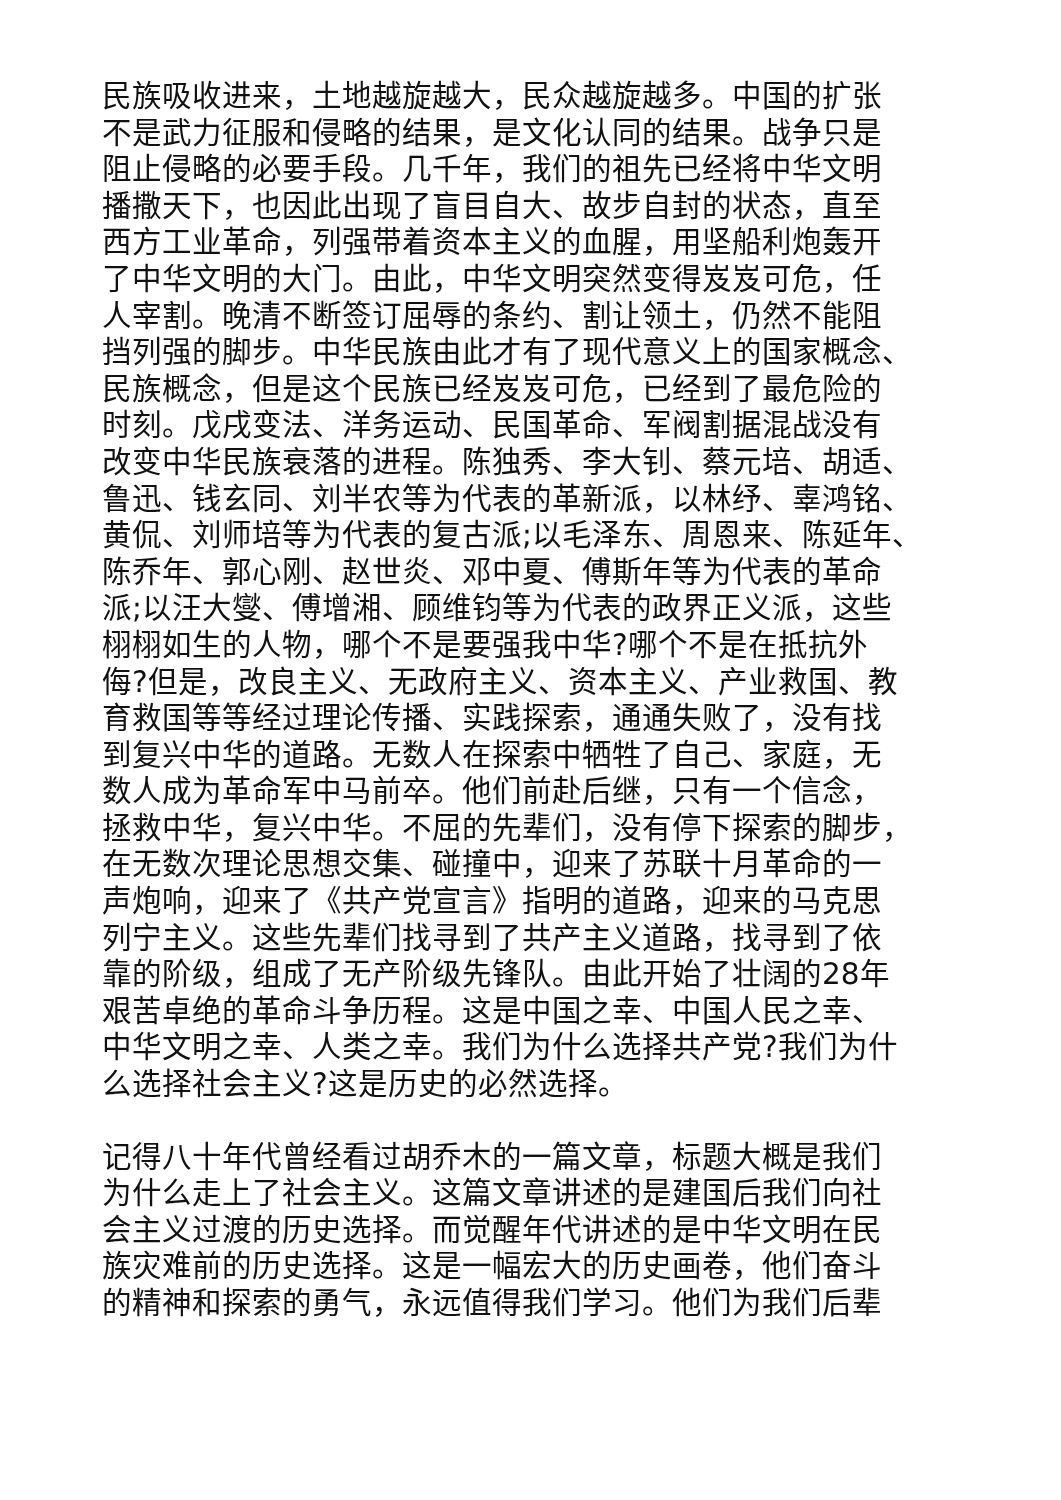民族吸收进来，土地越旋越大，民众越旋越多。中国的扩张
不是武力征服和侵略的结果，是文化认同的结果。战争只是
阻止侵略的必要手段。几千年，我们的祖先已经将中华文明
播撒天下，也因此出现了盲目自大、故步自封的状态，直至
西方工业革命，列强带着资本主义的血腥，用坚船利炮轰开
了中华文明的大门。由此，中华文明突然变得岌岌可危，任
人宰割。晚清不断签订屈辱的条约、割让领土，仍然不能阻
挡列强的脚步。中华民族由此才有了现代意义上的国家概念、
民族概念，但是这个民族已经岌岌可危，已经到了最危险的
时刻。戊戌变法、洋务运动、民国革命、军阀割据混战没有
改变中华民族衰落的进程。陈独秀、李大钊、蔡元培、胡适、
鲁迅、钱玄同、刘半农等为代表的革新派，以林纾、辜鸿铭、
黄侃、刘师培等为代表的复古派;以毛泽东、周恩来、陈延年、
陈乔年、郭心刚、赵世炎、邓中夏、傅斯年等为代表的革命
派;以汪大燮、傅增湘、顾维钧等为代表的政界正义派，这些
栩栩如生的人物，哪个不是要强我中华?哪个不是在抵抗外
侮?但是，改良主义、无政府主义、资本主义、产业救国、教
育救国等等经过理论传播、实践探索，通通失败了，没有找
到复兴中华的道路。无数人在探索中牺牲了自己、家庭，无
数人成为革命军中马前卒。他们前赴后继，只有一个信念，
拯救中华，复兴中华。不屈的先辈们，没有停下探索的脚步，
在无数次理论思想交集、碰撞中，迎来了苏联十月革命的一
声炮响，迎来了《共产党宣言》指明的道路，迎来的马克思
列宁主义。这些先辈们找寻到了共产主义道路，找寻到了依
靠的阶级，组成了无产阶级先锋队。由此开始了壮阔的28年
艰苦卓绝的革命斗争历程。这是中国之幸、中国人民之幸、
中华文明之幸、人类之幸。我们为什么选择共产党?我们为什
么选择社会主义?这是历史的必然选择。
记得八十年代曾经看过胡乔木的一篇文章，标题大概是我们
为什么走上了社会主义。这篇文章讲述的是建国后我们向社
会主义过渡的历史选择。而觉醒年代讲述的是中华文明在民
族灾难前的历史选择。这是一幅宏大的历史画卷，他们奋斗
的精神和探索的勇气，永远值得我们学习。他们为我们后辈